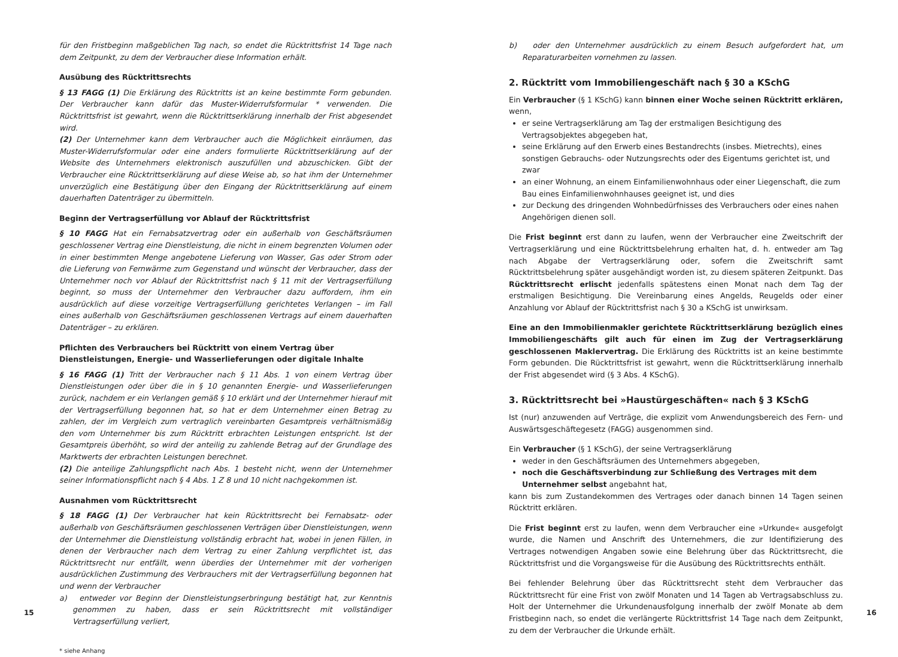für den Fristbeginn maßgeblichen Tag nach, so endet die Rücktrittsfrist 14 Tage nach dem Zeitpunkt, zu dem der Verbraucher diese Information erhält.
Ausübung des Rücktrittsrechts
§ 13 FAGG (1) Die Erklärung des Rücktritts ist an keine bestimmte Form gebunden. Der Verbraucher kann dafür das Muster-Widerrufsformular * verwenden. Die Rücktrittsfrist ist gewahrt, wenn die Rücktrittserklärung innerhalb der Frist abgesendet wird.
(2) Der Unternehmer kann dem Verbraucher auch die Möglichkeit einräumen, das Muster-Widerrufsformular oder eine anders formulierte Rücktrittserklärung auf der Website des Unternehmers elektronisch auszufüllen und abzuschicken. Gibt der Verbraucher eine Rücktrittserklärung auf diese Weise ab, so hat ihm der Unternehmer unverzüglich eine Bestätigung über den Eingang der Rücktrittserklärung auf einem dauerhaften Datenträger zu übermitteln.
Beginn der Vertragserfüllung vor Ablauf der Rücktrittsfrist
§ 10 FAGG Hat ein Fernabsatzvertrag oder ein außerhalb von Geschäftsräumen geschlossener Vertrag eine Dienstleistung, die nicht in einem begrenzten Volumen oder in einer bestimmten Menge angebotene Lieferung von Wasser, Gas oder Strom oder die Lieferung von Fernwärme zum Gegenstand und wünscht der Verbraucher, dass der Unternehmer noch vor Ablauf der Rücktrittsfrist nach § 11 mit der Vertragserfüllung beginnt, so muss der Unternehmer den Verbraucher dazu auffordern, ihm ein ausdrücklich auf diese vorzeitige Vertragserfüllung gerichtetes Verlangen – im Fall eines außerhalb von Geschäftsräumen geschlossenen Vertrags auf einem dauerhaften Datenträger – zu erklären.
Pflichten des Verbrauchers bei Rücktritt von einem Vertrag über Dienstleistungen, Energie- und Wasserlieferungen oder digitale Inhalte
§ 16 FAGG (1) Tritt der Verbraucher nach § 11 Abs. 1 von einem Vertrag über Dienstleistungen oder über die in § 10 genannten Energie- und Wasserlieferungen zurück, nachdem er ein Verlangen gemäß § 10 erklärt und der Unternehmer hierauf mit der Vertragserfüllung begonnen hat, so hat er dem Unternehmer einen Betrag zu zahlen, der im Vergleich zum vertraglich vereinbarten Gesamtpreis verhältnismäßig den vom Unternehmer bis zum Rücktritt erbrachten Leistungen entspricht. Ist der Gesamtpreis überhöht, so wird der anteilig zu zahlende Betrag auf der Grundlage des Marktwerts der erbrachten Leistungen berechnet.
(2) Die anteilige Zahlungspflicht nach Abs. 1 besteht nicht, wenn der Unternehmer seiner Informationspflicht nach § 4 Abs. 1 Z 8 und 10 nicht nachgekommen ist.
Ausnahmen vom Rücktrittsrecht
§ 18 FAGG (1) Der Verbraucher hat kein Rücktrittsrecht bei Fernabsatz- oder außerhalb von Geschäftsräumen geschlossenen Verträgen über Dienstleistungen, wenn der Unternehmer die Dienstleistung vollständig erbracht hat, wobei in jenen Fällen, in denen der Verbraucher nach dem Vertrag zu einer Zahlung verpflichtet ist, das Rücktrittsrecht nur entfällt, wenn überdies der Unternehmer mit der vorherigen ausdrücklichen Zustimmung des Verbrauchers mit der Vertragserfüllung begonnen hat und wenn der Verbraucher
a) entweder vor Beginn der Dienstleistungserbringung bestätigt hat, zur Kenntnis genommen zu haben, dass er sein Rücktrittsrecht mit vollständiger Vertragserfüllung verliert,
* siehe Anhang
15
b) oder den Unternehmer ausdrücklich zu einem Besuch aufgefordert hat, um Reparaturarbeiten vornehmen zu lassen.
2. Rücktritt vom Immobiliengeschäft nach § 30 a KSchG
Ein Verbraucher (§ 1 KSchG) kann binnen einer Woche seinen Rücktritt erklären, wenn,
er seine Vertragserklärung am Tag der erstmaligen Besichtigung des Vertragsobjektes abgegeben hat,
seine Erklärung auf den Erwerb eines Bestandrechts (insbes. Mietrechts), eines sonstigen Gebrauchs- oder Nutzungsrechts oder des Eigentums gerichtet ist, und zwar
an einer Wohnung, an einem Einfamilienwohnhaus oder einer Liegenschaft, die zum Bau eines Einfamilienwohnhauses geeignet ist, und dies
zur Deckung des dringenden Wohnbedürfnisses des Verbrauchers oder eines nahen Angehörigen dienen soll.
Die Frist beginnt erst dann zu laufen, wenn der Verbraucher eine Zweitschrift der Vertragserklärung und eine Rücktrittsbelehrung erhalten hat, d. h. entweder am Tag nach Abgabe der Vertragserklärung oder, sofern die Zweitschrift samt Rücktrittsbelehrung später ausgehändigt worden ist, zu diesem späteren Zeitpunkt. Das Rücktrittsrecht erlischt jedenfalls spätestens einen Monat nach dem Tag der erstmaligen Besichtigung. Die Vereinbarung eines Angelds, Reugelds oder einer Anzahlung vor Ablauf der Rücktrittsfrist nach § 30 a KSchG ist unwirksam.
Eine an den Immobilienmakler gerichtete Rücktrittserklärung bezüglich eines Immobiliengeschäfts gilt auch für einen im Zug der Vertragserklärung geschlossenen Maklervertrag. Die Erklärung des Rücktritts ist an keine bestimmte Form gebunden. Die Rücktrittsfrist ist gewahrt, wenn die Rücktrittserklärung innerhalb der Frist abgesendet wird (§ 3 Abs. 4 KSchG).
3. Rücktrittsrecht bei »Haustürgeschäften« nach § 3 KSchG
Ist (nur) anzuwenden auf Verträge, die explizit vom Anwendungsbereich des Fern- und Auswärtsgeschäftegesetz (FAGG) ausgenommen sind.
Ein Verbraucher (§ 1 KSchG), der seine Vertragserklärung
weder in den Geschäftsräumen des Unternehmers abgegeben,
noch die Geschäftsverbindung zur Schließung des Vertrages mit dem Unternehmer selbst angebahnt hat,
kann bis zum Zustandekommen des Vertrages oder danach binnen 14 Tagen seinen Rücktritt erklären.
Die Frist beginnt erst zu laufen, wenn dem Verbraucher eine »Urkunde« ausgefolgt wurde, die Namen und Anschrift des Unternehmers, die zur Identifizierung des Vertrages notwendigen Angaben sowie eine Belehrung über das Rücktrittsrecht, die Rücktrittsfrist und die Vorgangsweise für die Ausübung des Rücktrittsrechts enthält.
Bei fehlender Belehrung über das Rücktrittsrecht steht dem Verbraucher das Rücktrittsrecht für eine Frist von zwölf Monaten und 14 Tagen ab Vertragsabschluss zu. Holt der Unternehmer die Urkundenausfolgung innerhalb der zwölf Monate ab dem Fristbeginn nach, so endet die verlängerte Rücktrittsfrist 14 Tage nach dem Zeitpunkt, zu dem der Verbraucher die Urkunde erhält.
16